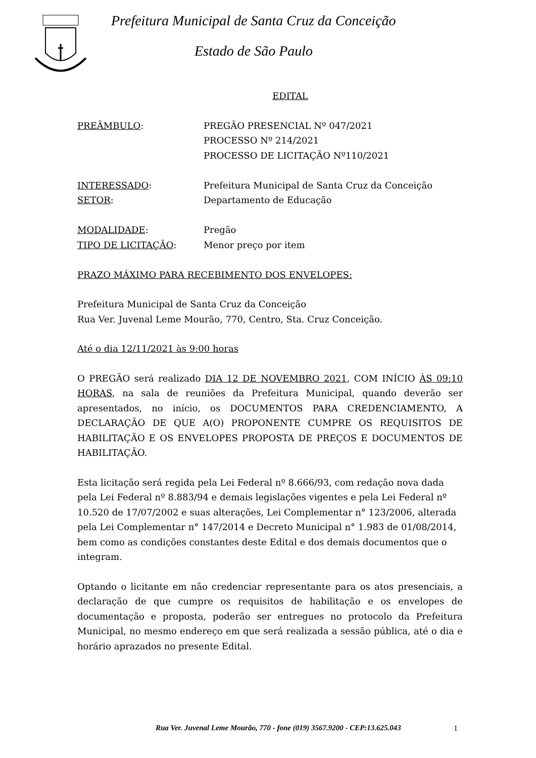Prefeitura Municipal de Santa Cruz da Conceição
Estado de São Paulo
EDITAL
PREÂMBULO: PREGÃO PRESENCIAL Nº 047/2021
PROCESSO Nº 214/2021
PROCESSO DE LICITAÇÃO Nº110/2021
INTERESSADO: Prefeitura Municipal de Santa Cruz da Conceição
SETOR: Departamento de Educação
MODALIDADE: Pregão
TIPO DE LICITAÇÃO: Menor preço por item
PRAZO MÁXIMO PARA RECEBIMENTO DOS ENVELOPES:
Prefeitura Municipal de Santa Cruz da Conceição
Rua Ver. Juvenal Leme Mourão, 770, Centro, Sta. Cruz Conceição.
Até o dia 12/11/2021 às 9:00 horas
O PREGÃO será realizado DIA 12 DE NOVEMBRO 2021, COM INÍCIO ÀS 09:10 HORAS, na sala de reuniões da Prefeitura Municipal, quando deverão ser apresentados, no início, os DOCUMENTOS PARA CREDENCIAMENTO, A DECLARAÇÃO DE QUE A(O) PROPONENTE CUMPRE OS REQUISITOS DE HABILITAÇÃO E OS ENVELOPES PROPOSTA DE PREÇOS E DOCUMENTOS DE HABILITAÇÃO.
Esta licitação será regida pela Lei Federal nº 8.666/93, com redação nova dada pela Lei Federal nº 8.883/94 e demais legislações vigentes e pela Lei Federal nº 10.520 de 17/07/2002 e suas alterações, Lei Complementar n° 123/2006, alterada pela Lei Complementar n° 147/2014 e Decreto Municipal n° 1.983 de 01/08/2014, bem como as condições constantes deste Edital e dos demais documentos que o integram.
Optando o licitante em não credenciar representante para os atos presenciais, a declaração de que cumpre os requisitos de habilitação e os envelopes de documentação e proposta, poderão ser entregues no protocolo da Prefeitura Municipal, no mesmo endereço em que será realizada a sessão pública, até o dia e horário aprazados no presente Edital.
Rua Ver. Juvenal Leme Mourão, 770 - fone (019) 3567.9200 - CEP:13.625.043
1